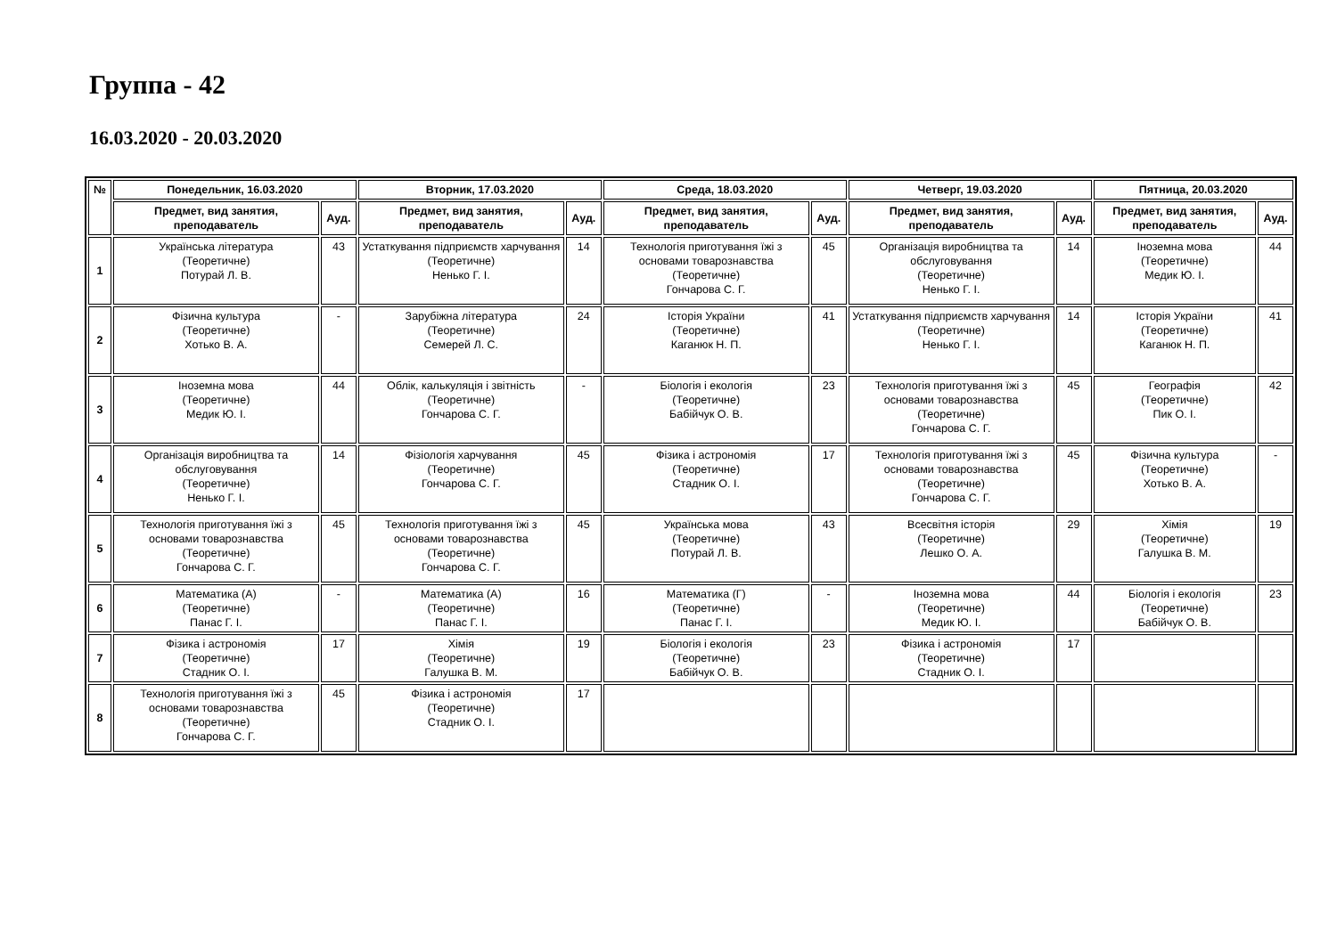Группа - 42
16.03.2020 - 20.03.2020
| № | Понедельник, 16.03.2020 | | Вторник, 17.03.2020 | | Среда, 18.03.2020 | | Четверг, 19.03.2020 | | Пятница, 20.03.2020 | |
| --- | --- | --- | --- | --- | --- | --- | --- | --- | --- | --- |
| | Предмет, вид занятия, преподаватель | Ауд. | Предмет, вид занятия, преподаватель | Ауд. | Предмет, вид занятия, преподаватель | Ауд. | Предмет, вид занятия, преподаватель | Ауд. | Предмет, вид занятия, преподаватель | Ауд. |
| 1 | Українська література (Теоретичне) Потурай Л. В. | 43 | Устаткування підприємств харчування (Теоретичне) Ненько Г. І. | 14 | Технологія приготування їжі з основами товарознавства (Теоретичне) Гончарова С. Г. | 45 | Організація виробництва та обслуговування (Теоретичне) Ненько Г. І. | 14 | Іноземна мова (Теоретичне) Медик Ю. І. | 44 |
| 2 | Фізична культура (Теоретичне) Хотько В. А. | - | Зарубіжна література (Теоретичне) Семерей Л. С. | 24 | Історія України (Теоретичне) Каганюк Н. П. | 41 | Устаткування підприємств харчування (Теоретичне) Ненько Г. І. | 14 | Історія України (Теоретичне) Каганюк Н. П. | 41 |
| 3 | Іноземна мова (Теоретичне) Медик Ю. І. | 44 | Облік, калькуляція і звітність (Теоретичне) Гончарова С. Г. | - | Біологія і екологія (Теоретичне) Бабійчук О. В. | 23 | Технологія приготування їжі з основами товарознавства (Теоретичне) Гончарова С. Г. | 45 | Географія (Теоретичне) Пик О. І. | 42 |
| 4 | Організація виробництва та обслуговування (Теоретичне) Ненько Г. І. | 14 | Фізіологія харчування (Теоретичне) Гончарова С. Г. | 45 | Фізика і астрономія (Теоретичне) Стадник О. І. | 17 | Технологія приготування їжі з основами товарознавства (Теоретичне) Гончарова С. Г. | 45 | Фізична культура (Теоретичне) Хотько В. А. | - |
| 5 | Технологія приготування їжі з основами товарознавства (Теоретичне) Гончарова С. Г. | 45 | Технологія приготування їжі з основами товарознавства (Теоретичне) Гончарова С. Г. | 45 | Українська мова (Теоретичне) Потурай Л. В. | 43 | Всесвітня історія (Теоретичне) Лешко О. А. | 29 | Хімія (Теоретичне) Галушка В. М. | 19 |
| 6 | Математика (А) (Теоретичне) Панас Г. І. | - | Математика (А) (Теоретичне) Панас Г. І. | 16 | Математика (Г) (Теоретичне) Панас Г. І. | - | Іноземна мова (Теоретичне) Медик Ю. І. | 44 | Біологія і екологія (Теоретичне) Бабійчук О. В. | 23 |
| 7 | Фізика і астрономія (Теоретичне) Стадник О. І. | 17 | Хімія (Теоретичне) Галушка В. М. | 19 | Біологія і екологія (Теоретичне) Бабійчук О. В. | 23 | Фізика і астрономія (Теоретичне) Стадник О. І. | 17 | | |
| 8 | Технологія приготування їжі з основами товарознавства (Теоретичне) Гончарова С. Г. | 45 | Фізика і астрономія (Теоретичне) Стадник О. І. | 17 | | | | | | |